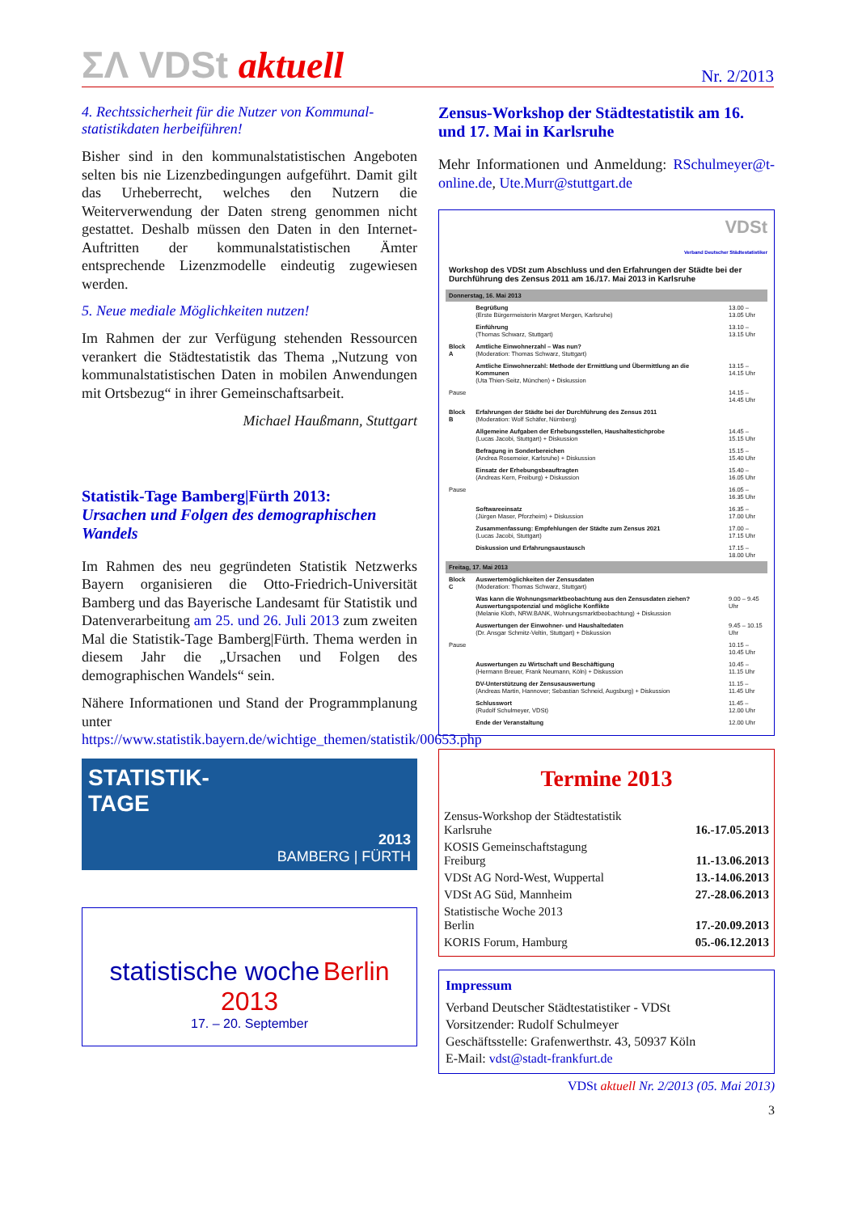ΣΛ VDSt aktuell
Nr. 2/2013
4. Rechtssicherheit für die Nutzer von Kommunal­statistikdaten herbeiführen!
Bisher sind in den kommunalstatistischen Angeboten selten bis nie Lizenzbedingungen aufgeführt. Damit gilt das Urheberrecht, welches den Nutzern die Weiterverwendung der Daten streng genommen nicht gestattet. Deshalb müssen den Daten in den Internet-Auftritten der kommunalstatistischen Ämter entsprechende Lizenzmodelle eindeutig zugewiesen werden.
5. Neue mediale Möglichkeiten nutzen!
Im Rahmen der zur Verfügung stehenden Ressourcen verankert die Städtestatistik das Thema „Nutzung von kommunalstatistischen Daten in mobilen Anwendungen mit Ortsbezug“ in ihrer Gemeinschaftsarbeit.
Michael Haußmann, Stuttgart
Statistik-Tage Bamberg|Fürth 2013:
Ursachen und Folgen des demographischen Wandels
Im Rahmen des neu gegründeten Statistik Netzwerks Bayern organisieren die Otto-Friedrich-Universität Bamberg und das Bayerische Landesamt für Statistik und Datenverarbeitung am 25. und 26. Juli 2013 zum zweiten Mal die Statistik-Tage Bamberg|Fürth. Thema werden in diesem Jahr die „Ursachen und Folgen des demographischen Wandels“ sein.
Nähere Informationen und Stand der Programmplanung unter https://www.statistik.bayern.de/wichtige_themen/statistik/00653.php
STATISTIK-
TAGE
2013
BAMBERG | FÜRTH
statistische woche Berlin 2013
17. – 20. September
Zensus-Workshop der Städtestatistik am 16. und 17. Mai in Karlsruhe
Mehr Informationen und Anmeldung: RSchulmeyer@t-online.de, Ute.Murr@stuttgart.de
VDSt
Verband Deutscher Städtestatistiker
Workshop des VDSt zum Abschluss und den Erfahrungen der Städte bei der Durchführung des Zensus 2011 am 16./17. Mai 2013 in Karlsruhe
| Donnerstag, 16. Mai 2013 | | |
| | Begrüßung (Erste Bürgermeisterin Margret Mergen, Karlsruhe) | 13.00 – 13.05 Uhr |
| | Einführung (Thomas Schwarz, Stuttgart) | 13.10 – 13.15 Uhr |
| Block A | Amtliche Einwohnerzahl – Was nun? (Moderation: Thomas Schwarz, Stuttgart) | |
| | Amtliche Einwohnerzahl: Methode der Ermittlung und Übermittlung an die Kommunen (Uta Thien-Seitz, München) + Diskussion | 13.15 – 14.15 Uhr |
| Pause | | 14.15 – 14.45 Uhr |
| Block B | Erfahrungen der Städte bei der Durchführung des Zensus 2011 (Moderation: Wolf Schäfer, Nürnberg) | |
| | Allgemeine Aufgaben der Erhebungsstellen, Haushaltestichprobe (Lucas Jacobi, Stuttgart) + Diskussion | 14.45 – 15.15 Uhr |
| | Befragung in Sonderbereichen (Andrea Rosemeier, Karlsruhe) + Diskussion | 15.15 – 15.40 Uhr |
| | Einsatz der Erhebungsbeauftragten (Andreas Kern, Freiburg) + Diskussion | 15.40 – 16.05 Uhr |
| Pause | | 16.05 – 16.35 Uhr |
| | Softwareeinsatz (Jürgen Maser, Pforzheim) + Diskussion | 16.35 – 17.00 Uhr |
| | Zusammenfassung: Empfehlungen der Städte zum Zensus 2021 (Lucas Jacobi, Stuttgart) | 17.00 – 17.15 Uhr |
| | Diskussion und Erfahrungsaustausch | 17.15 – 18.00 Uhr |
| Freitag, 17. Mai 2013 | | |
| Block C | Auswertemöglichkeiten der Zensusdaten (Moderation: Thomas Schwarz, Stuttgart) | |
| | Was kann die Wohnungsmarktbeobachtung aus den Zensusdaten ziehen? Auswertungspotenzial und mögliche Konflikte (Melanie Kloth, NRW.BANK, Wohnungsmarktbeobachtung) + Diskussion | 9.00 – 9.45 Uhr |
| | Auswertungen der Einwohner- und Haushaltedaten (Dr. Ansgar Schmitz-Veltin, Stuttgart) + Diskussion | 9.45 – 10.15 Uhr |
| Pause | | 10.15 – 10.45 Uhr |
| | Auswertungen zu Wirtschaft und Beschäftigung (Hermann Breuer, Frank Neumann, Köln) + Diskussion | 10.45 – 11.15 Uhr |
| | DV-Unterstützung der Zensusauswertung (Andreas Martin, Hannover; Sebastian Schneid, Augsburg) + Diskussion | 11.15 – 11.45 Uhr |
| | Schlusswort (Rudolf Schulmeyer, VDSt) | 11.45 – 12.00 Uhr |
| | Ende der Veranstaltung | 12.00 Uhr |
Termine 2013
| Zensus-Workshop der Städtestatistik Karlsruhe | 16.-17.05.2013 |
| KOSIS Gemeinschaftstagung Freiburg | 11.-13.06.2013 |
| VDSt AG Nord-West, Wuppertal | 13.-14.06.2013 |
| VDSt AG Süd, Mannheim | 27.-28.06.2013 |
| Statistische Woche 2013 Berlin | 17.-20.09.2013 |
| KORIS Forum, Hamburg | 05.-06.12.2013 |
Impressum
Verband Deutscher Städtestatistiker - VDSt
Vorsitzender: Rudolf Schulmeyer
Geschäftsstelle: Grafenwerthstr. 43, 50937 Köln
E-Mail: vdst@stadt-frankfurt.de
VDSt aktuell Nr. 2/2013 (05. Mai 2013)
3